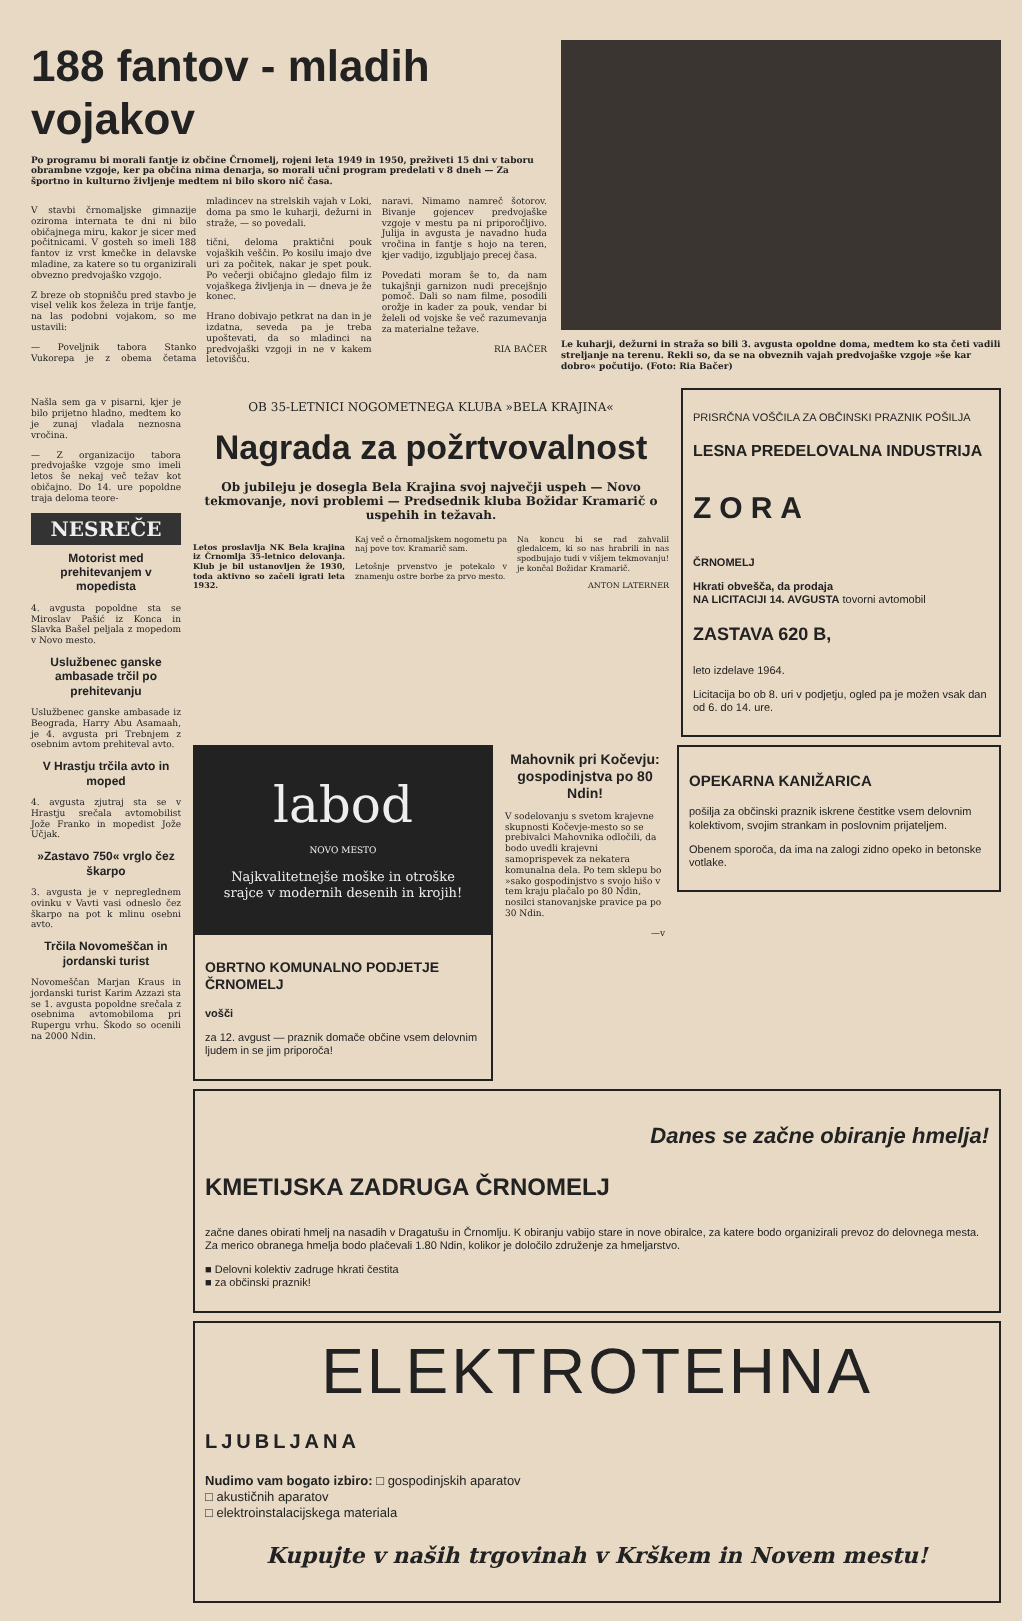188 fantov - mladih vojakov
Po programu bi morali fantje iz občine Črnomelj, rojeni leta 1949 in 1950, preživeti 15 dni v taboru obrambne vzgoje, ker pa občina nima denarja, so morali učni program predelati v 8 dneh — Za športno in kulturno življenje medtem ni bilo skoro nič časa.
V stavbi črnomaljske gimnazije oziroma internata te dni ni bilo običajnega miru, kakor je sicer med počitnicami. V gosteh so imeli 188 fantov iz vrst kmečke in delavske mladine, za katere so tu organizirali obvezno predvojaško vzgojo.
Z breze ob stopnišču pred stavbo je visel velik kos železa in trije fantje, na las podobni vojakom, so me ustavili:
— Poveljnik tabora Stanko Vukorepa je z obema četama mladincev na strelskih vajah v Loki, doma pa smo le kuharji, dežurni in straže, — so povedali.
tični, deloma praktični pouk vojaških veščin. Po kosilu imajo dve uri za počitek, nakar je spet pouk. Po večerji običajno gledajo film iz vojaškega življenja in — dneva je že konec.
Hrano dobivajo petkrat na dan in je izdatna, seveda pa je treba upoštevati, da so mladinci na predvojaški vzgoji in ne v kakem letovišču.
naravi. Nimamo namreč šotorov. Bivanje gojencev predvojaške vzgoje v mestu pa ni priporočljivo. Julija in avgusta je navadno huda vročina in fantje s hojo na teren, kjer vadijo, izgubljajo precej časa.
Povedati moram še to, da nam tukajšnji garnizon nudi precejšnjo pomoč. Dali so nam filme, posodili orožje in kader za pouk, vendar bi želeli od vojske še več razumevanja za materialne težave.
RIA BAČER
Le kuharji, dežurni in straža so bili 3. avgusta opoldne doma, medtem ko sta četi vadili streljanje na terenu. Rekli so, da se na obveznih vajah predvojaške vzgoje »še kar dobro« počutijo. (Foto: Ria Bačer)
Našla sem ga v pisarni, kjer je bilo prijetno hladno, medtem ko je zunaj vladala neznosna vročina.
— Z organizacijo tabora predvojaške vzgoje smo imeli letos še nekaj več težav kot običajno. Do 14. ure popoldne traja deloma teore-
NESREČE
Motorist med prehitevanjem v mopedista
4. avgusta popoldne sta se Miroslav Pašić iz Konca in Slavka Bašel peljala z mopedom v Novo mesto.
Uslužbenec ganske ambasade trčil po prehitevanju
Uslužbenec ganske ambasade iz Beograda, Harry Abu Asamaah, je 4. avgusta pri Trebnjem z osebnim avtom prehiteval avto.
V Hrastju trčila avto in moped
4. avgusta zjutraj sta se v Hrastju srečala avtomobilist Jože Franko in mopedist Jože Učjak.
»Zastavo 750« vrglo čez škarpo
3. avgusta je v nepreglednem ovinku v Vavti vasi odneslo čez škarpo na pot k mlinu osebni avto.
Trčila Novomeščan in jordanski turist
Novomeščan Marjan Kraus in jordanski turist Karim Azzazi sta se 1. avgusta popoldne srečala z osebnima avtomobiloma pri Rupergu vrhu. Škodo so ocenili na 2000 Ndin.
OB 35-LETNICI NOGOMETNEGA KLUBA »BELA KRAJINA«
Nagrada za požrtvovalnost
Ob jubileju je dosegla Bela Krajina svoj največji uspeh — Novo tekmovanje, novi problemi — Predsednik kluba Božidar Kramarič o uspehih in težavah.
Letos proslavlja NK Bela krajina iz Črnomlja 35-letnico delovanja. Klub je bil ustanovljen že 1930, toda aktivno so začeli igrati leta 1932.
Kaj več o črnomaljskem nogometu pa naj pove tov. Kramarič sam.
Letošnje prvenstvo je potekalo v znamenju ostre borbe za prvo mesto.
Na koncu bi se rad zahvalil gledalcem, ki so nas hrabrili in nas spodbujajo tudi v višjem tekmovanju! je končal Božidar Kramarič.
ANTON LATERNER
PRISRČNA VOŠČILA ZA OBČINSKI PRAZNIK POŠILJA
LESNA PREDELOVALNA INDUSTRIJA
ZORA
ČRNOMELJ
Hkrati obvešča, da prodaja
NA LICITACIJI 14. AVGUSTA tovorni avtomobil
ZASTAVA 620 B,
leto izdelave 1964.
Licitacija bo ob 8. uri v podjetju, ogled pa je možen vsak dan od 6. do 14. ure.
labod
NOVO MESTO
Najkvalitetnejše moške in otroške srajce v modernih desenih in krojih!
OBRTNO KOMUNALNO PODJETJE ČRNOMELJ
vošči
za 12. avgust — praznik domače občine vsem delovnim ljudem in se jim priporoča!
Mahovnik pri Kočevju: gospodinjstva po 80 Ndin!
V sodelovanju s svetom krajevne skupnosti Kočevje-mesto so se prebivalci Mahovnika odločili, da bodo uvedli krajevni samoprispevek za nekatera komunalna dela. Po tem sklepu bo »sako gospodinjstvo s svojo hišo v tem kraju plačalo po 80 Ndin, nosilci stanovanjske pravice pa po 30 Ndin.
—v
OPEKARNA KANIŽARICA
pošilja za občinski praznik iskrene čestitke vsem delovnim kolektivom, svojim strankam in poslovnim prijateljem.
Obenem sporoča, da ima na zalogi zidno opeko in betonske votlake.
Danes se začne obiranje hmelja!
KMETIJSKA ZADRUGA ČRNOMELJ
začne danes obirati hmelj na nasadih v Dragatušu in Črnomlju. K obiranju vabijo stare in nove obiralce, za katere bodo organizirali prevoz do delovnega mesta. Za merico obranega hmelja bodo plačevali 1.80 Ndin, kolikor je določilo združenje za hmeljarstvo.
■ Delovni kolektiv zadruge hkrati čestita
■ za občinski praznik!
ELEKTROTEHNA
LJUBLJANA
Nudimo vam bogato izbiro: □ gospodinjskih aparatov
□ akustičnih aparatov
□ elektroinstalacijskega materiala
Kupujte v naših trgovinah v Krškem in Novem mestu!